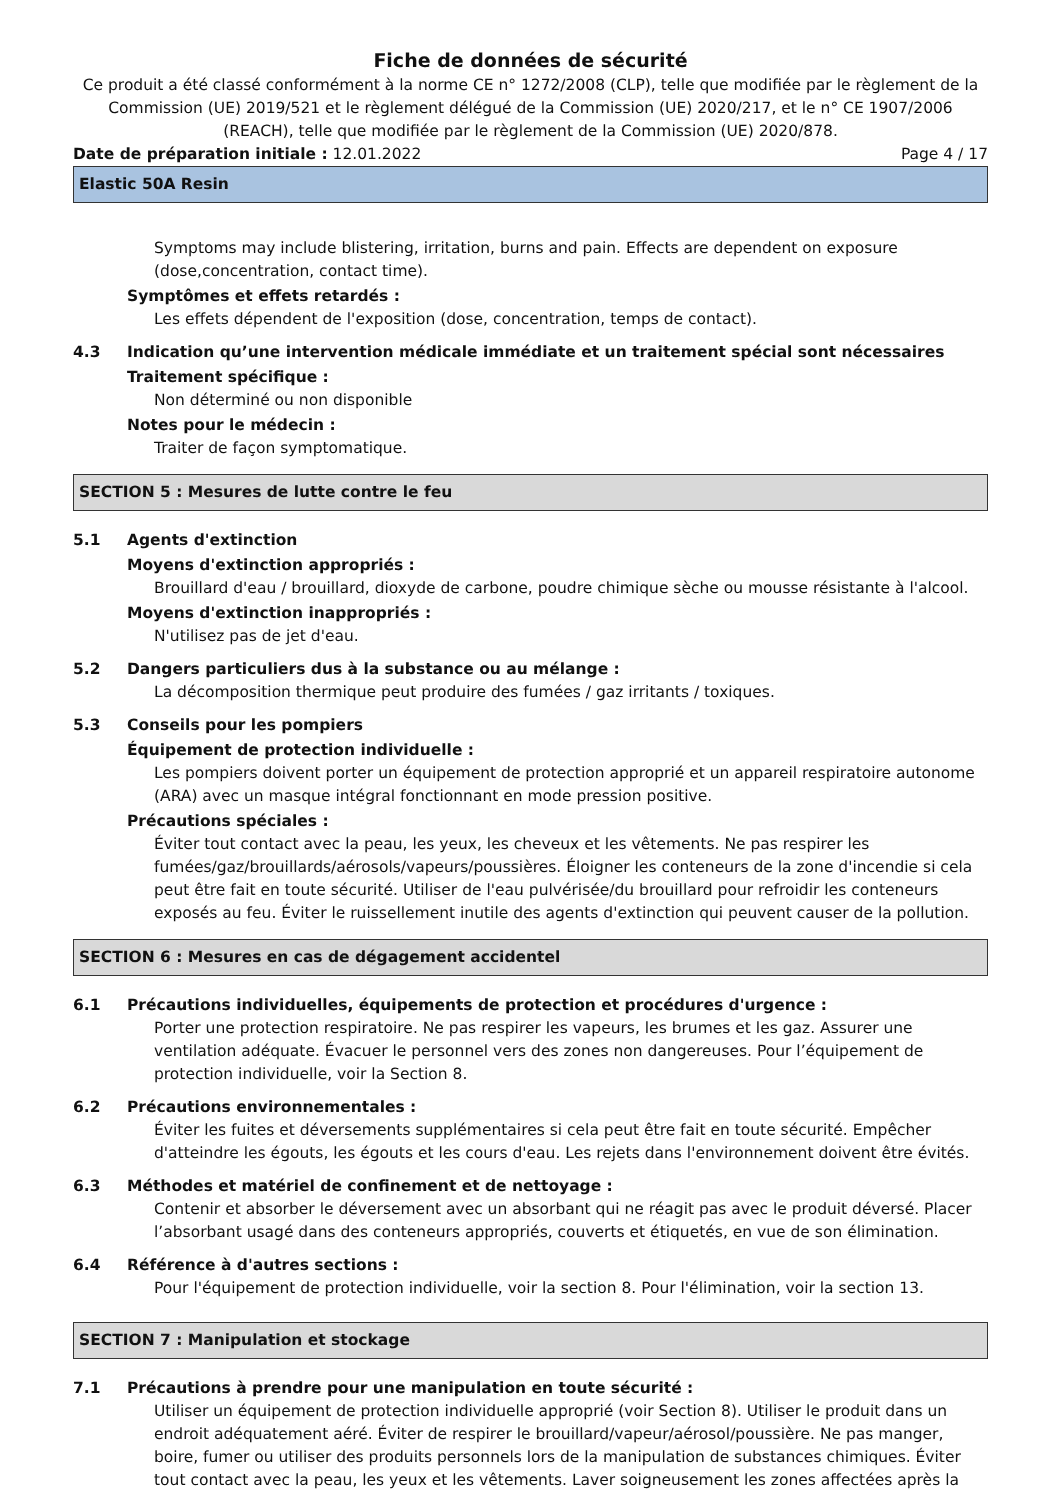Fiche de données de sécurité
Ce produit a été classé conformément à la norme CE n° 1272/2008 (CLP), telle que modifiée par le règlement de la Commission (UE) 2019/521 et le règlement délégué de la Commission (UE) 2020/217, et le n° CE 1907/2006 (REACH), telle que modifiée par le règlement de la Commission (UE) 2020/878.
Date de préparation initiale : 12.01.2022 Page 4 / 17
Elastic 50A Resin
Symptoms may include blistering, irritation, burns and pain. Effects are dependent on exposure (dose,concentration, contact time).
Symptômes et effets retardés :
Les effets dépendent de l'exposition (dose, concentration, temps de contact).
4.3 Indication qu’une intervention médicale immédiate et un traitement spécial sont nécessaires
Traitement spécifique :
Non déterminé ou non disponible
Notes pour le médecin :
Traiter de façon symptomatique.
SECTION 5 : Mesures de lutte contre le feu
5.1 Agents d'extinction
Moyens d'extinction appropriés :
Brouillard d'eau / brouillard, dioxyde de carbone, poudre chimique sèche ou mousse résistante à l'alcool.
Moyens d'extinction inappropriés :
N'utilisez pas de jet d'eau.
5.2 Dangers particuliers dus à la substance ou au mélange :
La décomposition thermique peut produire des fumées / gaz irritants / toxiques.
5.3 Conseils pour les pompiers
Équipement de protection individuelle :
Les pompiers doivent porter un équipement de protection approprié et un appareil respiratoire autonome (ARA) avec un masque intégral fonctionnant en mode pression positive.
Précautions spéciales :
Éviter tout contact avec la peau, les yeux, les cheveux et les vêtements. Ne pas respirer les fumées/gaz/brouillards/aérosols/vapeurs/poussières. Éloigner les conteneurs de la zone d'incendie si cela peut être fait en toute sécurité. Utiliser de l'eau pulvérisée/du brouillard pour refroidir les conteneurs exposés au feu. Éviter le ruissellement inutile des agents d'extinction qui peuvent causer de la pollution.
SECTION 6 : Mesures en cas de dégagement accidentel
6.1 Précautions individuelles, équipements de protection et procédures d'urgence :
Porter une protection respiratoire. Ne pas respirer les vapeurs, les brumes et les gaz. Assurer une ventilation adéquate. Évacuer le personnel vers des zones non dangereuses. Pour l’équipement de protection individuelle, voir la Section 8.
6.2 Précautions environnementales :
Éviter les fuites et déversements supplémentaires si cela peut être fait en toute sécurité. Empêcher d'atteindre les égouts, les égouts et les cours d'eau. Les rejets dans l'environnement doivent être évités.
6.3 Méthodes et matériel de confinement et de nettoyage :
Contenir et absorber le déversement avec un absorbant qui ne réagit pas avec le produit déversé. Placer l’absorbant usagé dans des conteneurs appropriés, couverts et étiquetés, en vue de son élimination.
6.4 Référence à d'autres sections :
Pour l'équipement de protection individuelle, voir la section 8. Pour l'élimination, voir la section 13.
SECTION 7 : Manipulation et stockage
7.1 Précautions à prendre pour une manipulation en toute sécurité :
Utiliser un équipement de protection individuelle approprié (voir Section 8). Utiliser le produit dans un endroit adéquatement aéré. Éviter de respirer le brouillard/vapeur/aérosol/poussière. Ne pas manger, boire, fumer ou utiliser des produits personnels lors de la manipulation de substances chimiques. Éviter tout contact avec la peau, les yeux et les vêtements. Laver soigneusement les zones affectées après la